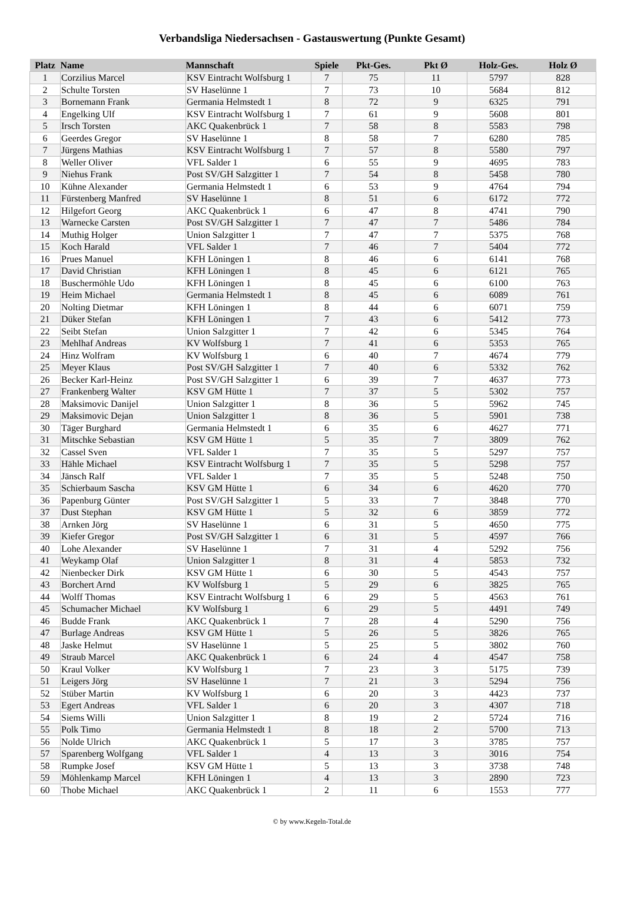Verbandsliga Niedersachsen - Gastauswertung (Punkte Gesamt)
| Platz | Name | Mannschaft | Spiele | Pkt-Ges. | Pkt Ø | Holz-Ges. | Holz Ø |
| --- | --- | --- | --- | --- | --- | --- | --- |
| 1 | Corzilius Marcel | KSV Eintracht Wolfsburg 1 | 7 | 75 | 11 | 5797 | 828 |
| 2 | Schulte Torsten | SV Haselünne 1 | 7 | 73 | 10 | 5684 | 812 |
| 3 | Bornemann Frank | Germania Helmstedt 1 | 8 | 72 | 9 | 6325 | 791 |
| 4 | Engelking Ulf | KSV Eintracht Wolfsburg 1 | 7 | 61 | 9 | 5608 | 801 |
| 5 | Irsch Torsten | AKC Quakenbrück 1 | 7 | 58 | 8 | 5583 | 798 |
| 6 | Geerdes Gregor | SV Haselünne 1 | 8 | 58 | 7 | 6280 | 785 |
| 7 | Jürgens Mathias | KSV Eintracht Wolfsburg 1 | 7 | 57 | 8 | 5580 | 797 |
| 8 | Weller Oliver | VFL Salder 1 | 6 | 55 | 9 | 4695 | 783 |
| 9 | Niehus Frank | Post SV/GH Salzgitter 1 | 7 | 54 | 8 | 5458 | 780 |
| 10 | Kühne Alexander | Germania Helmstedt 1 | 6 | 53 | 9 | 4764 | 794 |
| 11 | Fürstenberg Manfred | SV Haselünne 1 | 8 | 51 | 6 | 6172 | 772 |
| 12 | Hilgefort Georg | AKC Quakenbrück 1 | 6 | 47 | 8 | 4741 | 790 |
| 13 | Warnecke Carsten | Post SV/GH Salzgitter 1 | 7 | 47 | 7 | 5486 | 784 |
| 14 | Muthig Holger | Union Salzgitter 1 | 7 | 47 | 7 | 5375 | 768 |
| 15 | Koch Harald | VFL Salder 1 | 7 | 46 | 7 | 5404 | 772 |
| 16 | Prues Manuel | KFH Löningen 1 | 8 | 46 | 6 | 6141 | 768 |
| 17 | David Christian | KFH Löningen 1 | 8 | 45 | 6 | 6121 | 765 |
| 18 | Buschermöhle Udo | KFH Löningen 1 | 8 | 45 | 6 | 6100 | 763 |
| 19 | Heim Michael | Germania Helmstedt 1 | 8 | 45 | 6 | 6089 | 761 |
| 20 | Nolting Dietmar | KFH Löningen 1 | 8 | 44 | 6 | 6071 | 759 |
| 21 | Düker Stefan | KFH Löningen 1 | 7 | 43 | 6 | 5412 | 773 |
| 22 | Seibt Stefan | Union Salzgitter 1 | 7 | 42 | 6 | 5345 | 764 |
| 23 | Mehlhaf Andreas | KV Wolfsburg 1 | 7 | 41 | 6 | 5353 | 765 |
| 24 | Hinz Wolfram | KV Wolfsburg 1 | 6 | 40 | 7 | 4674 | 779 |
| 25 | Meyer Klaus | Post SV/GH Salzgitter 1 | 7 | 40 | 6 | 5332 | 762 |
| 26 | Becker Karl-Heinz | Post SV/GH Salzgitter 1 | 6 | 39 | 7 | 4637 | 773 |
| 27 | Frankenberg Walter | KSV GM Hütte 1 | 7 | 37 | 5 | 5302 | 757 |
| 28 | Maksimovic Danijel | Union Salzgitter 1 | 8 | 36 | 5 | 5962 | 745 |
| 29 | Maksimovic Dejan | Union Salzgitter 1 | 8 | 36 | 5 | 5901 | 738 |
| 30 | Täger Burghard | Germania Helmstedt 1 | 6 | 35 | 6 | 4627 | 771 |
| 31 | Mitschke Sebastian | KSV GM Hütte 1 | 5 | 35 | 7 | 3809 | 762 |
| 32 | Cassel Sven | VFL Salder 1 | 7 | 35 | 5 | 5297 | 757 |
| 33 | Hähle Michael | KSV Eintracht Wolfsburg 1 | 7 | 35 | 5 | 5298 | 757 |
| 34 | Jänsch Ralf | VFL Salder 1 | 7 | 35 | 5 | 5248 | 750 |
| 35 | Schierbaum Sascha | KSV GM Hütte 1 | 6 | 34 | 6 | 4620 | 770 |
| 36 | Papenburg Günter | Post SV/GH Salzgitter 1 | 5 | 33 | 7 | 3848 | 770 |
| 37 | Dust Stephan | KSV GM Hütte 1 | 5 | 32 | 6 | 3859 | 772 |
| 38 | Arnken Jörg | SV Haselünne 1 | 6 | 31 | 5 | 4650 | 775 |
| 39 | Kiefer Gregor | Post SV/GH Salzgitter 1 | 6 | 31 | 5 | 4597 | 766 |
| 40 | Lohe Alexander | SV Haselünne 1 | 7 | 31 | 4 | 5292 | 756 |
| 41 | Weykamp Olaf | Union Salzgitter 1 | 8 | 31 | 4 | 5853 | 732 |
| 42 | Nienbecker Dirk | KSV GM Hütte 1 | 6 | 30 | 5 | 4543 | 757 |
| 43 | Borchert Arnd | KV Wolfsburg 1 | 5 | 29 | 6 | 3825 | 765 |
| 44 | Wolff Thomas | KSV Eintracht Wolfsburg 1 | 6 | 29 | 5 | 4563 | 761 |
| 45 | Schumacher Michael | KV Wolfsburg 1 | 6 | 29 | 5 | 4491 | 749 |
| 46 | Budde Frank | AKC Quakenbrück 1 | 7 | 28 | 4 | 5290 | 756 |
| 47 | Burlage Andreas | KSV GM Hütte 1 | 5 | 26 | 5 | 3826 | 765 |
| 48 | Jaske Helmut | SV Haselünne 1 | 5 | 25 | 5 | 3802 | 760 |
| 49 | Straub Marcel | AKC Quakenbrück 1 | 6 | 24 | 4 | 4547 | 758 |
| 50 | Kraul Volker | KV Wolfsburg 1 | 7 | 23 | 3 | 5175 | 739 |
| 51 | Leigers Jörg | SV Haselünne 1 | 7 | 21 | 3 | 5294 | 756 |
| 52 | Stüber Martin | KV Wolfsburg 1 | 6 | 20 | 3 | 4423 | 737 |
| 53 | Egert Andreas | VFL Salder 1 | 6 | 20 | 3 | 4307 | 718 |
| 54 | Siems Willi | Union Salzgitter 1 | 8 | 19 | 2 | 5724 | 716 |
| 55 | Polk Timo | Germania Helmstedt 1 | 8 | 18 | 2 | 5700 | 713 |
| 56 | Nolde Ulrich | AKC Quakenbrück 1 | 5 | 17 | 3 | 3785 | 757 |
| 57 | Sparenberg Wolfgang | VFL Salder 1 | 4 | 13 | 3 | 3016 | 754 |
| 58 | Rumpke Josef | KSV GM Hütte 1 | 5 | 13 | 3 | 3738 | 748 |
| 59 | Möhlenkamp Marcel | KFH Löningen 1 | 4 | 13 | 3 | 2890 | 723 |
| 60 | Thobe Michael | AKC Quakenbrück 1 | 2 | 11 | 6 | 1553 | 777 |
© by www.Kegeln-Total.de